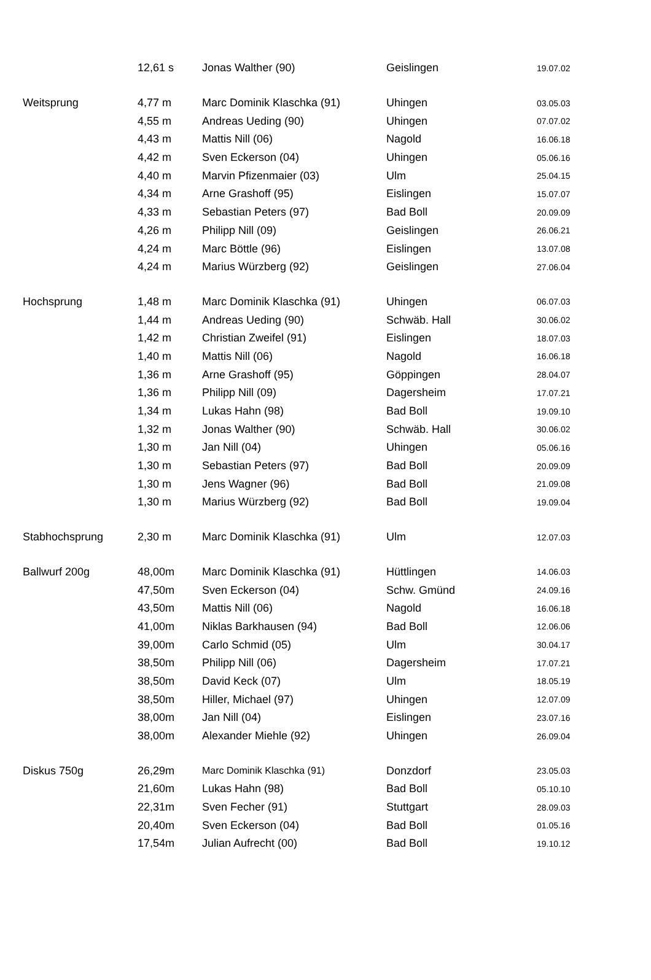| | 12,61 s | Jonas Walther (90) | Geislingen | 19.07.02 |
| Weitsprung | 4,77 m | Marc Dominik Klaschka (91) | Uhingen | 03.05.03 |
| | 4,55 m | Andreas Ueding (90) | Uhingen | 07.07.02 |
| | 4,43 m | Mattis Nill (06) | Nagold | 16.06.18 |
| | 4,42 m | Sven Eckerson (04) | Uhingen | 05.06.16 |
| | 4,40 m | Marvin Pfizenmaier (03) | Ulm | 25.04.15 |
| | 4,34 m | Arne Grashoff (95) | Eislingen | 15.07.07 |
| | 4,33 m | Sebastian Peters (97) | Bad Boll | 20.09.09 |
| | 4,26 m | Philipp Nill (09) | Geislingen | 26.06.21 |
| | 4,24 m | Marc Böttle (96) | Eislingen | 13.07.08 |
| | 4,24 m | Marius Würzberg (92) | Geislingen | 27.06.04 |
| Hochsprung | 1,48 m | Marc Dominik Klaschka (91) | Uhingen | 06.07.03 |
| | 1,44 m | Andreas Ueding (90) | Schwäb. Hall | 30.06.02 |
| | 1,42 m | Christian Zweifel (91) | Eislingen | 18.07.03 |
| | 1,40 m | Mattis Nill (06) | Nagold | 16.06.18 |
| | 1,36 m | Arne Grashoff (95) | Göppingen | 28.04.07 |
| | 1,36 m | Philipp Nill (09) | Dagersheim | 17.07.21 |
| | 1,34 m | Lukas Hahn (98) | Bad Boll | 19.09.10 |
| | 1,32 m | Jonas Walther (90) | Schwäb. Hall | 30.06.02 |
| | 1,30 m | Jan Nill (04) | Uhingen | 05.06.16 |
| | 1,30 m | Sebastian Peters (97) | Bad Boll | 20.09.09 |
| | 1,30 m | Jens Wagner (96) | Bad Boll | 21.09.08 |
| | 1,30 m | Marius Würzberg (92) | Bad Boll | 19.09.04 |
| Stabhochsprung | 2,30 m | Marc Dominik Klaschka (91) | Ulm | 12.07.03 |
| Ballwurf 200g | 48,00m | Marc Dominik Klaschka (91) | Hüttlingen | 14.06.03 |
| | 47,50m | Sven Eckerson (04) | Schw. Gmünd | 24.09.16 |
| | 43,50m | Mattis Nill (06) | Nagold | 16.06.18 |
| | 41,00m | Niklas Barkhausen (94) | Bad Boll | 12.06.06 |
| | 39,00m | Carlo Schmid (05) | Ulm | 30.04.17 |
| | 38,50m | Philipp Nill (06) | Dagersheim | 17.07.21 |
| | 38,50m | David Keck (07) | Ulm | 18.05.19 |
| | 38,50m | Hiller, Michael (97) | Uhingen | 12.07.09 |
| | 38,00m | Jan Nill (04) | Eislingen | 23.07.16 |
| | 38,00m | Alexander Miehle (92) | Uhingen | 26.09.04 |
| Diskus 750g | 26,29m | Marc Dominik Klaschka (91) | Donzdorf | 23.05.03 |
| | 21,60m | Lukas Hahn (98) | Bad Boll | 05.10.10 |
| | 22,31m | Sven Fecher (91) | Stuttgart | 28.09.03 |
| | 20,40m | Sven Eckerson (04) | Bad Boll | 01.05.16 |
| | 17,54m | Julian Aufrecht (00) | Bad Boll | 19.10.12 |